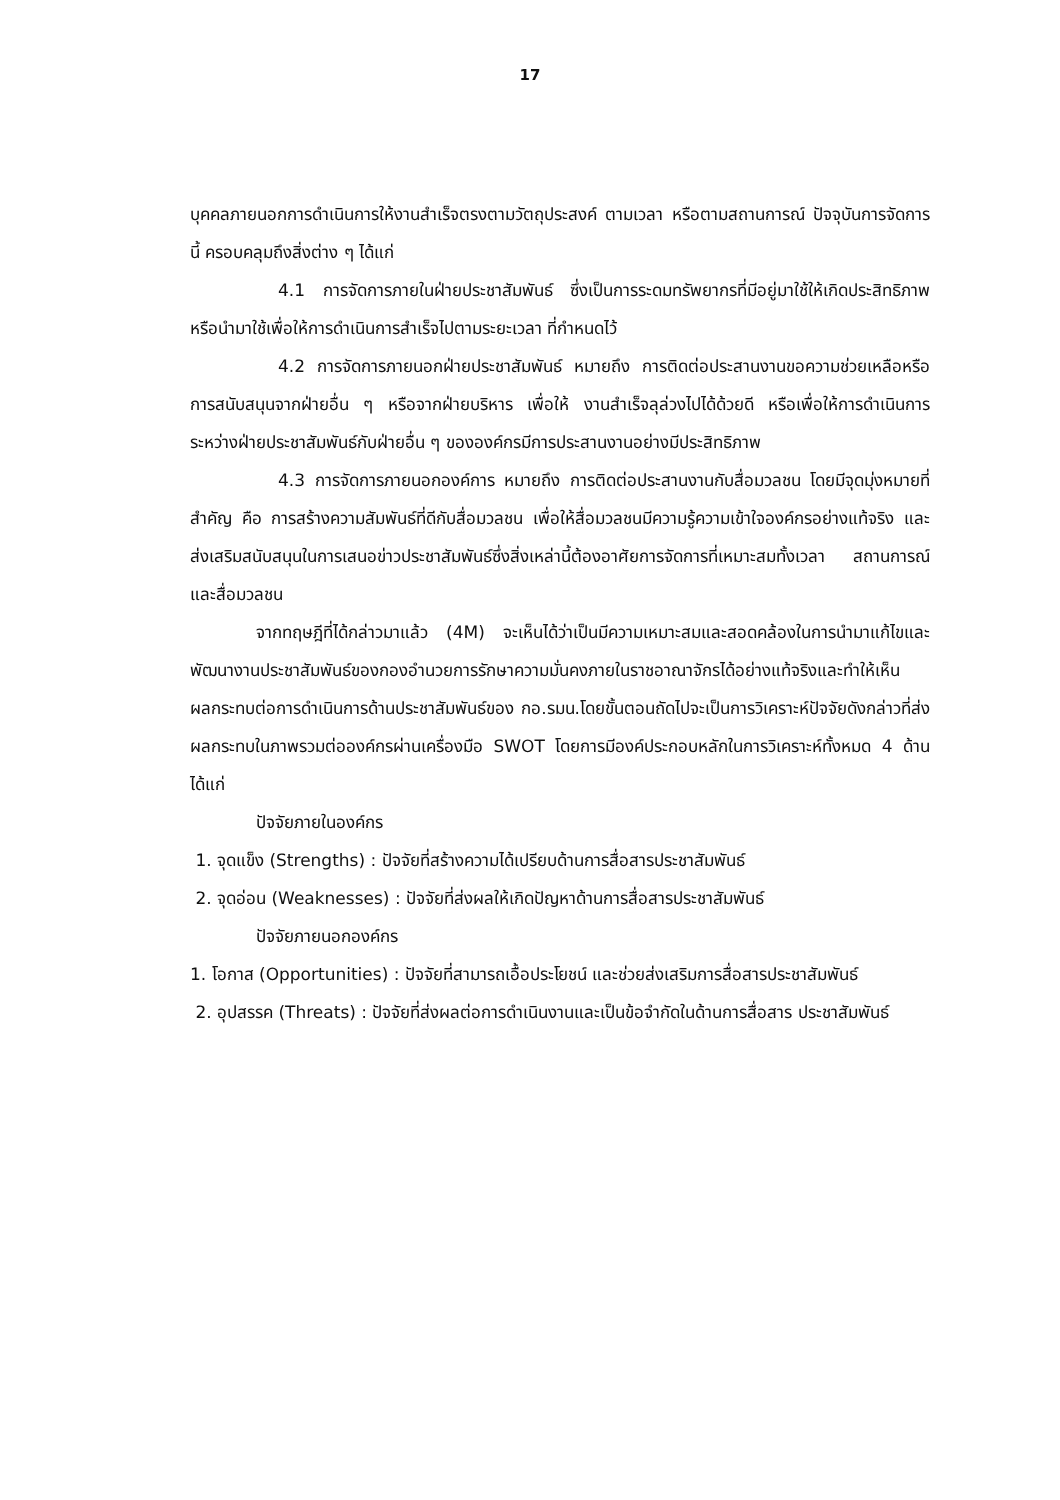17
บุคคลภายนอกการดำเนินการให้งานสำเร็จตรงตามวัตถุประสงค์ ตามเวลา หรือตามสถานการณ์ ปัจจุบันการจัดการนี้ ครอบคลุมถึงสิ่งต่าง ๆ ได้แก่
4.1 การจัดการภายในฝ่ายประชาสัมพันธ์ ซึ่งเป็นการระดมทรัพยากรที่มีอยู่มาใช้ให้เกิดประสิทธิภาพ หรือนำมาใช้เพื่อให้การดำเนินการสำเร็จไปตามระยะเวลา ที่กำหนดไว้
4.2 การจัดการภายนอกฝ่ายประชาสัมพันธ์ หมายถึง การติดต่อประสานงานขอความช่วยเหลือหรือการสนับสนุนจากฝ่ายอื่น ๆ หรือจากฝ่ายบริหาร เพื่อให้ งานสำเร็จลุล่วงไปได้ด้วยดี หรือเพื่อให้การดำเนินการระหว่างฝ่ายประชาสัมพันธ์กับฝ่ายอื่น ๆ ขององค์กรมีการประสานงานอย่างมีประสิทธิภาพ
4.3 การจัดการภายนอกองค์การ หมายถึง การติดต่อประสานงานกับสื่อมวลชน โดยมีจุดมุ่งหมายที่สำคัญ คือ การสร้างความสัมพันธ์ที่ดีกับสื่อมวลชน เพื่อให้สื่อมวลชนมีความรู้ความเข้าใจองค์กรอย่างแท้จริง และส่งเสริมสนับสนุนในการเสนอข่าวประชาสัมพันธ์ซึ่งสิ่งเหล่านี้ต้องอาศัยการจัดการที่เหมาะสมทั้งเวลา สถานการณ์ และสื่อมวลชน
จากทฤษฎีที่ได้กล่าวมาแล้ว (4M) จะเห็นได้ว่าเป็นมีความเหมาะสมและสอดคล้องในการนำมาแก้ไขและพัฒนางานประชาสัมพันธ์ของกองอำนวยการรักษาความมั่นคงภายในราชอาณาจักรได้อย่างแท้จริงและทำให้เห็นผลกระทบต่อการดำเนินการด้านประชาสัมพันธ์ของ กอ.รมน.โดยขั้นตอนถัดไปจะเป็นการวิเคราะห์ปัจจัยดังกล่าวที่ส่งผลกระทบในภาพรวมต่อองค์กรผ่านเครื่องมือ SWOT โดยการมีองค์ประกอบหลักในการวิเคราะห์ทั้งหมด 4 ด้านได้แก่
ปัจจัยภายในองค์กร
1. จุดแข็ง (Strengths) : ปัจจัยที่สร้างความได้เปรียบด้านการสื่อสารประชาสัมพันธ์
2. จุดอ่อน (Weaknesses) : ปัจจัยที่ส่งผลให้เกิดปัญหาด้านการสื่อสารประชาสัมพันธ์
ปัจจัยภายนอกองค์กร
1. โอกาส (Opportunities) : ปัจจัยที่สามารถเอื้อประโยชน์ และช่วยส่งเสริมการสื่อสารประชาสัมพันธ์
2. อุปสรรค (Threats) : ปัจจัยที่ส่งผลต่อการดำเนินงานและเป็นข้อจำกัดในด้านการสื่อสาร ประชาสัมพันธ์